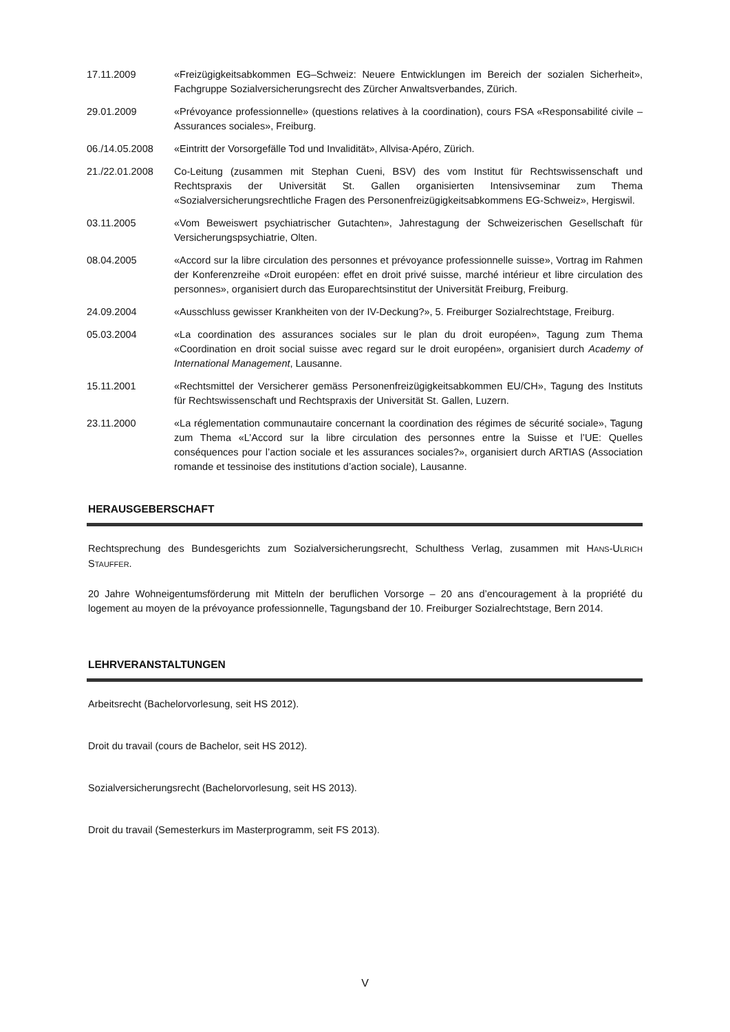17.11.2009 «Freizügigkeitsabkommen EG–Schweiz: Neuere Entwicklungen im Bereich der sozialen Sicherheit», Fachgruppe Sozialversicherungsrecht des Zürcher Anwaltsverbandes, Zürich.
29.01.2009 «Prévoyance professionnelle» (questions relatives à la coordination), cours FSA «Responsabilité civile – Assurances sociales», Freiburg.
06./14.05.2008 «Eintritt der Vorsorgefälle Tod und Invalidität», Allvisa-Apéro, Zürich.
21./22.01.2008 Co-Leitung (zusammen mit Stephan Cueni, BSV) des vom Institut für Rechtswissenschaft und Rechtspraxis der Universität St. Gallen organisierten Intensivseminar zum Thema «Sozialversicherungsrechtliche Fragen des Personenfreizügigkeitsabkommens EG-Schweiz», Hergiswil.
03.11.2005 «Vom Beweiswert psychiatrischer Gutachten», Jahrestagung der Schweizerischen Gesellschaft für Versicherungspsychiatrie, Olten.
08.04.2005 «Accord sur la libre circulation des personnes et prévoyance professionnelle suisse», Vortrag im Rahmen der Konferenzreihe «Droit européen: effet en droit privé suisse, marché intérieur et libre circulation des personnes», organisiert durch das Europarechtsinstitut der Universität Freiburg, Freiburg.
24.09.2004 «Ausschluss gewisser Krankheiten von der IV-Deckung?», 5. Freiburger Sozialrechtstage, Freiburg.
05.03.2004 «La coordination des assurances sociales sur le plan du droit européen», Tagung zum Thema «Coordination en droit social suisse avec regard sur le droit européen», organisiert durch Academy of International Management, Lausanne.
15.11.2001 «Rechtsmittel der Versicherer gemäss Personenfreizügigkeitsabkommen EU/CH», Tagung des Instituts für Rechtswissenschaft und Rechtspraxis der Universität St. Gallen, Luzern.
23.11.2000 «La réglementation communautaire concernant la coordination des régimes de sécurité sociale», Tagung zum Thema «L’Accord sur la libre circulation des personnes entre la Suisse et l’UE: Quelles conséquences pour l’action sociale et les assurances sociales?», organisiert durch ARTIAS (Association romande et tessinoise des institutions d’action sociale), Lausanne.
HERAUSGEBERSCHAFT
Rechtsprechung des Bundesgerichts zum Sozialversicherungsrecht, Schulthess Verlag, zusammen mit HANS-ULRICH STAUFFER.
20 Jahre Wohneigentumsförderung mit Mitteln der beruflichen Vorsorge – 20 ans d’encouragement à la propriété du logement au moyen de la prévoyance professionnelle, Tagungsband der 10. Freiburger Sozialrechtstage, Bern 2014.
LEHRVERANSTALTUNGEN
Arbeitsrecht (Bachelorvorlesung, seit HS 2012).
Droit du travail (cours de Bachelor, seit HS 2012).
Sozialversicherungsrecht (Bachelorvorlesung, seit HS 2013).
Droit du travail (Semesterkurs im Masterprogramm, seit FS 2013).
V